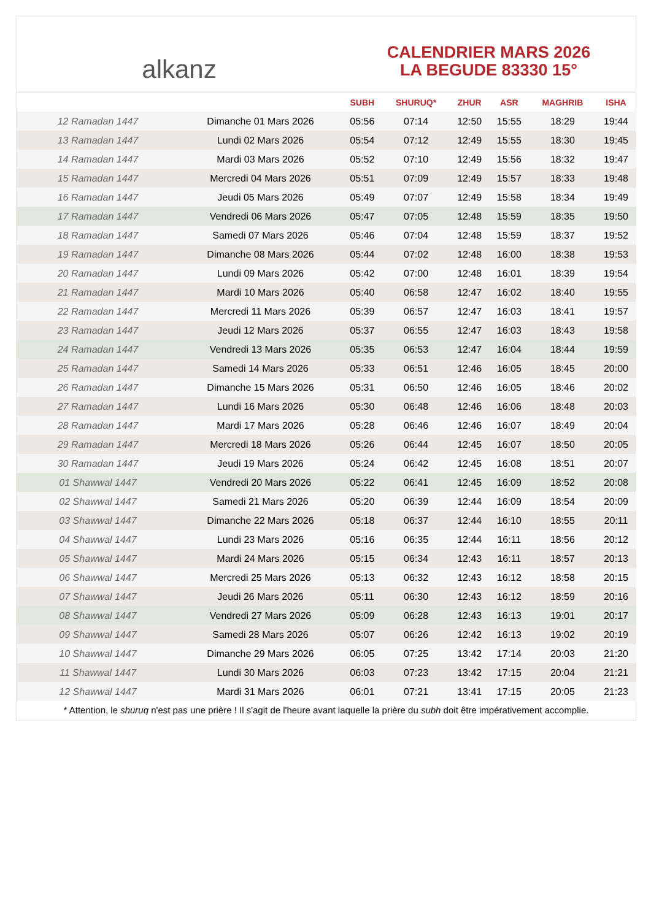alkanz
CALENDRIER MARS 2026
LA BEGUDE 83330 15°
| | | SUBH | SHURUQ* | ZHUR | ASR | MAGHRIB | ISHA |
| --- | --- | --- | --- | --- | --- | --- | --- |
| 12 Ramadan 1447 | Dimanche 01 Mars 2026 | 05:56 | 07:14 | 12:50 | 15:55 | 18:29 | 19:44 |
| 13 Ramadan 1447 | Lundi 02 Mars 2026 | 05:54 | 07:12 | 12:49 | 15:55 | 18:30 | 19:45 |
| 14 Ramadan 1447 | Mardi 03 Mars 2026 | 05:52 | 07:10 | 12:49 | 15:56 | 18:32 | 19:47 |
| 15 Ramadan 1447 | Mercredi 04 Mars 2026 | 05:51 | 07:09 | 12:49 | 15:57 | 18:33 | 19:48 |
| 16 Ramadan 1447 | Jeudi 05 Mars 2026 | 05:49 | 07:07 | 12:49 | 15:58 | 18:34 | 19:49 |
| 17 Ramadan 1447 | Vendredi 06 Mars 2026 | 05:47 | 07:05 | 12:48 | 15:59 | 18:35 | 19:50 |
| 18 Ramadan 1447 | Samedi 07 Mars 2026 | 05:46 | 07:04 | 12:48 | 15:59 | 18:37 | 19:52 |
| 19 Ramadan 1447 | Dimanche 08 Mars 2026 | 05:44 | 07:02 | 12:48 | 16:00 | 18:38 | 19:53 |
| 20 Ramadan 1447 | Lundi 09 Mars 2026 | 05:42 | 07:00 | 12:48 | 16:01 | 18:39 | 19:54 |
| 21 Ramadan 1447 | Mardi 10 Mars 2026 | 05:40 | 06:58 | 12:47 | 16:02 | 18:40 | 19:55 |
| 22 Ramadan 1447 | Mercredi 11 Mars 2026 | 05:39 | 06:57 | 12:47 | 16:03 | 18:41 | 19:57 |
| 23 Ramadan 1447 | Jeudi 12 Mars 2026 | 05:37 | 06:55 | 12:47 | 16:03 | 18:43 | 19:58 |
| 24 Ramadan 1447 | Vendredi 13 Mars 2026 | 05:35 | 06:53 | 12:47 | 16:04 | 18:44 | 19:59 |
| 25 Ramadan 1447 | Samedi 14 Mars 2026 | 05:33 | 06:51 | 12:46 | 16:05 | 18:45 | 20:00 |
| 26 Ramadan 1447 | Dimanche 15 Mars 2026 | 05:31 | 06:50 | 12:46 | 16:05 | 18:46 | 20:02 |
| 27 Ramadan 1447 | Lundi 16 Mars 2026 | 05:30 | 06:48 | 12:46 | 16:06 | 18:48 | 20:03 |
| 28 Ramadan 1447 | Mardi 17 Mars 2026 | 05:28 | 06:46 | 12:46 | 16:07 | 18:49 | 20:04 |
| 29 Ramadan 1447 | Mercredi 18 Mars 2026 | 05:26 | 06:44 | 12:45 | 16:07 | 18:50 | 20:05 |
| 30 Ramadan 1447 | Jeudi 19 Mars 2026 | 05:24 | 06:42 | 12:45 | 16:08 | 18:51 | 20:07 |
| 01 Shawwal 1447 | Vendredi 20 Mars 2026 | 05:22 | 06:41 | 12:45 | 16:09 | 18:52 | 20:08 |
| 02 Shawwal 1447 | Samedi 21 Mars 2026 | 05:20 | 06:39 | 12:44 | 16:09 | 18:54 | 20:09 |
| 03 Shawwal 1447 | Dimanche 22 Mars 2026 | 05:18 | 06:37 | 12:44 | 16:10 | 18:55 | 20:11 |
| 04 Shawwal 1447 | Lundi 23 Mars 2026 | 05:16 | 06:35 | 12:44 | 16:11 | 18:56 | 20:12 |
| 05 Shawwal 1447 | Mardi 24 Mars 2026 | 05:15 | 06:34 | 12:43 | 16:11 | 18:57 | 20:13 |
| 06 Shawwal 1447 | Mercredi 25 Mars 2026 | 05:13 | 06:32 | 12:43 | 16:12 | 18:58 | 20:15 |
| 07 Shawwal 1447 | Jeudi 26 Mars 2026 | 05:11 | 06:30 | 12:43 | 16:12 | 18:59 | 20:16 |
| 08 Shawwal 1447 | Vendredi 27 Mars 2026 | 05:09 | 06:28 | 12:43 | 16:13 | 19:01 | 20:17 |
| 09 Shawwal 1447 | Samedi 28 Mars 2026 | 05:07 | 06:26 | 12:42 | 16:13 | 19:02 | 20:19 |
| 10 Shawwal 1447 | Dimanche 29 Mars 2026 | 06:05 | 07:25 | 13:42 | 17:14 | 20:03 | 21:20 |
| 11 Shawwal 1447 | Lundi 30 Mars 2026 | 06:03 | 07:23 | 13:42 | 17:15 | 20:04 | 21:21 |
| 12 Shawwal 1447 | Mardi 31 Mars 2026 | 06:01 | 07:21 | 13:41 | 17:15 | 20:05 | 21:23 |
* Attention, le shuruq n'est pas une prière ! Il s'agit de l'heure avant laquelle la prière du subh doit être impérativement accomplie.